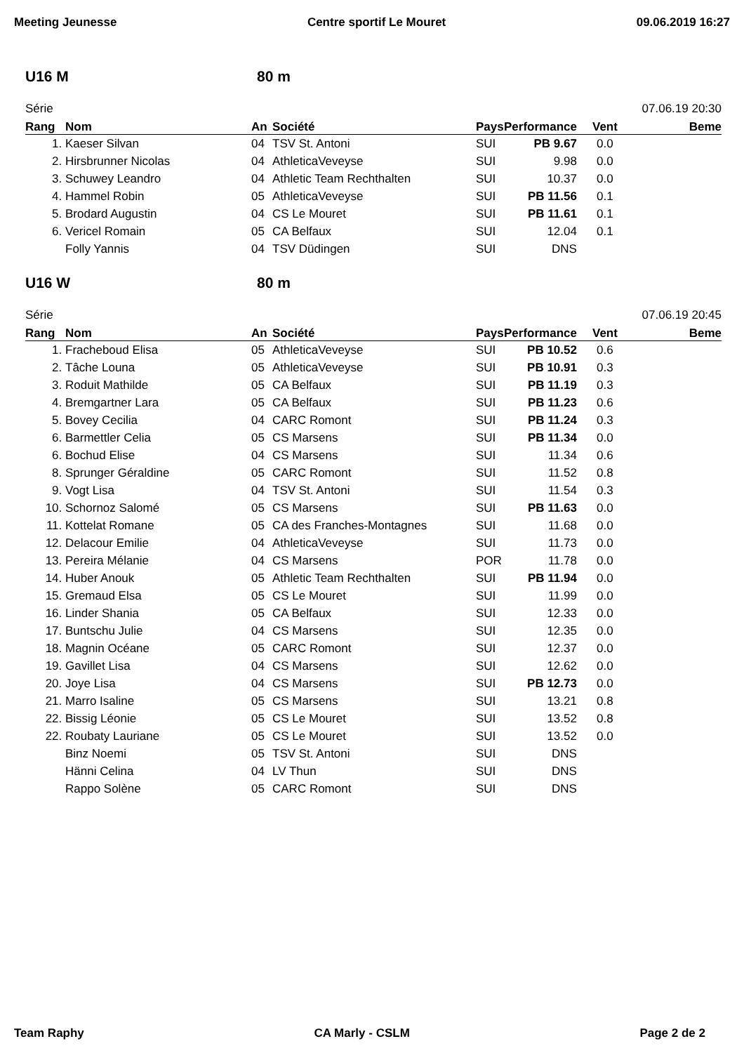Meeting Jeunesse Centre sportif Le Mouret 09.06.2019 16:27
U16 M 80 m
Série 07.06.19 20:30
| Rang | Nom | An | Société | Pays | Performance | Vent | Beme |
| --- | --- | --- | --- | --- | --- | --- | --- |
| 1. | Kaeser Silvan | 04 | TSV St. Antoni | SUI | PB 9.67 | 0.0 | |
| 2. | Hirsbrunner Nicolas | 04 | AthleticaVeveyse | SUI | 9.98 | 0.0 | |
| 3. | Schuwey Leandro | 04 | Athletic Team Rechthalten | SUI | 10.37 | 0.0 | |
| 4. | Hammel Robin | 05 | AthleticaVeveyse | SUI | PB 11.56 | 0.1 | |
| 5. | Brodard Augustin | 04 | CS Le Mouret | SUI | PB 11.61 | 0.1 | |
| 6. | Vericel Romain | 05 | CA Belfaux | SUI | 12.04 | 0.1 | |
| | Folly Yannis | 04 | TSV Düdingen | SUI | DNS | | |
U16 W 80 m
Série 07.06.19 20:45
| Rang | Nom | An | Société | Pays | Performance | Vent | Beme |
| --- | --- | --- | --- | --- | --- | --- | --- |
| 1. | Fracheboud Elisa | 05 | AthleticaVeveyse | SUI | PB 10.52 | 0.6 | |
| 2. | Tâche Louna | 05 | AthleticaVeveyse | SUI | PB 10.91 | 0.3 | |
| 3. | Roduit Mathilde | 05 | CA Belfaux | SUI | PB 11.19 | 0.3 | |
| 4. | Bremgartner Lara | 05 | CA Belfaux | SUI | PB 11.23 | 0.6 | |
| 5. | Bovey Cecilia | 04 | CARC Romont | SUI | PB 11.24 | 0.3 | |
| 6. | Barmettler Celia | 05 | CS Marsens | SUI | PB 11.34 | 0.0 | |
| 6. | Bochud Elise | 04 | CS Marsens | SUI | 11.34 | 0.6 | |
| 8. | Sprunger Géraldine | 05 | CARC Romont | SUI | 11.52 | 0.8 | |
| 9. | Vogt Lisa | 04 | TSV St. Antoni | SUI | 11.54 | 0.3 | |
| 10. | Schornoz Salomé | 05 | CS Marsens | SUI | PB 11.63 | 0.0 | |
| 11. | Kottelat Romane | 05 | CA des Franches-Montagnes | SUI | 11.68 | 0.0 | |
| 12. | Delacour Emilie | 04 | AthleticaVeveyse | SUI | 11.73 | 0.0 | |
| 13. | Pereira Mélanie | 04 | CS Marsens | POR | 11.78 | 0.0 | |
| 14. | Huber Anouk | 05 | Athletic Team Rechthalten | SUI | PB 11.94 | 0.0 | |
| 15. | Gremaud Elsa | 05 | CS Le Mouret | SUI | 11.99 | 0.0 | |
| 16. | Linder Shania | 05 | CA Belfaux | SUI | 12.33 | 0.0 | |
| 17. | Buntschu Julie | 04 | CS Marsens | SUI | 12.35 | 0.0 | |
| 18. | Magnin Océane | 05 | CARC Romont | SUI | 12.37 | 0.0 | |
| 19. | Gavillet Lisa | 04 | CS Marsens | SUI | 12.62 | 0.0 | |
| 20. | Joye Lisa | 04 | CS Marsens | SUI | PB 12.73 | 0.0 | |
| 21. | Marro Isaline | 05 | CS Marsens | SUI | 13.21 | 0.8 | |
| 22. | Bissig Léonie | 05 | CS Le Mouret | SUI | 13.52 | 0.8 | |
| 22. | Roubaty Lauriane | 05 | CS Le Mouret | SUI | 13.52 | 0.0 | |
| | Binz Noemi | 05 | TSV St. Antoni | SUI | DNS | | |
| | Hänni Celina | 04 | LV Thun | SUI | DNS | | |
| | Rappo Solène | 05 | CARC Romont | SUI | DNS | | |
Team Raphy CA Marly - CSLM Page 2 de 2